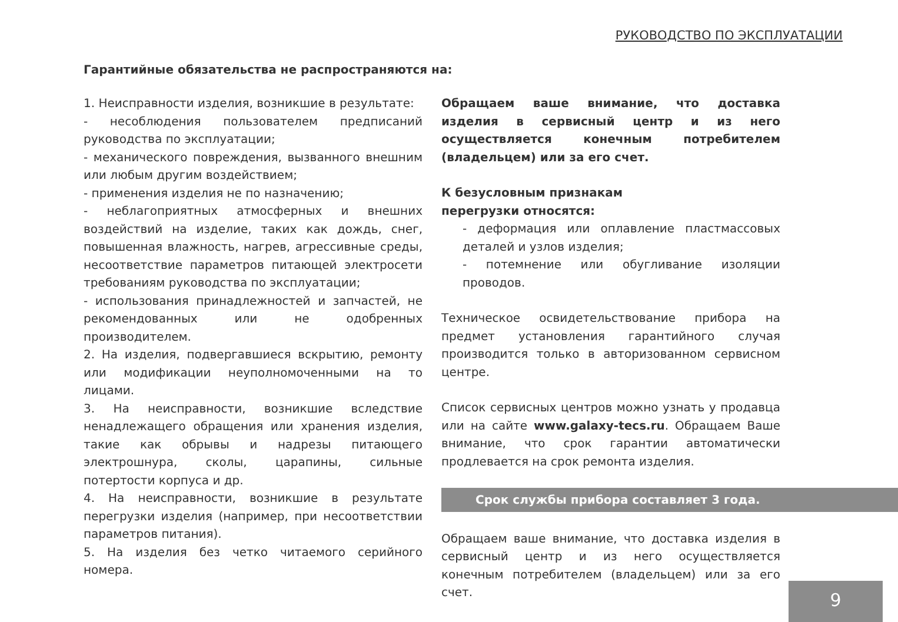РУКОВОДСТВО ПО ЭКСПЛУАТАЦИИ
Гарантийные обязательства не распространяются на:
1. Неисправности изделия, возникшие в результате:
- несоблюдения пользователем предписаний руководства по эксплуатации;
- механического повреждения, вызванного внешним или любым другим воздействием;
- применения изделия не по назначению;
- неблагоприятных атмосферных и внешних воздействий на изделие, таких как дождь, снег, повышенная влажность, нагрев, агрессивные среды, несоответствие параметров питающей электросети требованиям руководства по эксплуатации;
- использования принадлежностей и запчастей, не рекомендованных или не одобренных производителем.
2. На изделия, подвергавшиеся вскрытию, ремонту или модификации неуполномоченными на то лицами.
3. На неисправности, возникшие вследствие ненадлежащего обращения или хранения изделия, такие как обрывы и надрезы питающего электрошнура, сколы, царапины, сильные потертости корпуса и др.
4. На неисправности, возникшие в результате перегрузки изделия (например, при несоответствии параметров питания).
5. На изделия без четко читаемого серийного номера.
Обращаем ваше внимание, что доставка изделия в сервисный центр и из него осуществляется конечным потребителем (владельцем) или за его счет.
К безусловным признакам
перегрузки относятся:
- деформация или оплавление пластмассовых деталей и узлов изделия;
- потемнение или обугливание изоляции проводов.
Техническое освидетельствование прибора на предмет установления гарантийного случая производится только в авторизованном сервисном центре.
Список сервисных центров можно узнать у продавца или на сайте www.galaxy-tecs.ru. Обращаем Ваше внимание, что срок гарантии автоматически продлевается на срок ремонта изделия.
Срок службы прибора составляет 3 года.
Обращаем ваше внимание, что доставка изделия в сервисный центр и из него осуществляется конечным потребителем (владельцем) или за его счет.
9